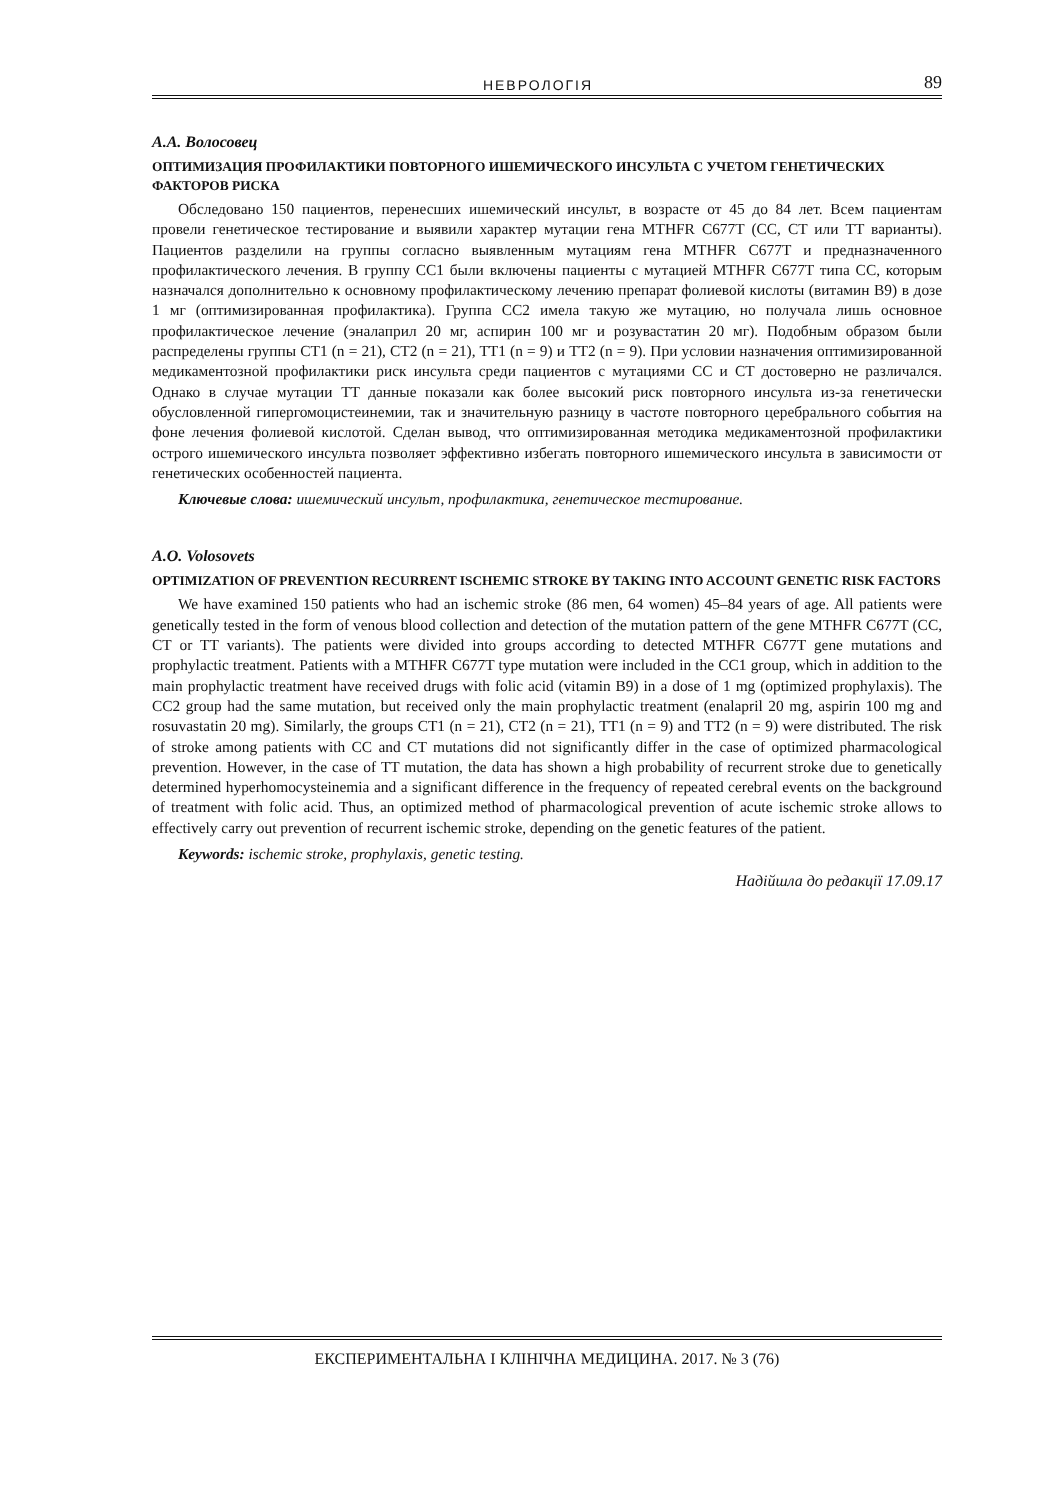НЕВРОЛОГІЯ 89
А.А. Волосовец
ОПТИМИЗАЦИЯ ПРОФИЛАКТИКИ ПОВТОРНОГО ИШЕМИЧЕСКОГО ИНСУЛЬТА С УЧЕТОМ ГЕНЕТИЧЕСКИХ ФАКТОРОВ РИСКА
Обследовано 150 пациентов, перенесших ишемический инсульт, в возрасте от 45 до 84 лет. Всем пациентам провели генетическое тестирование и выявили характер мутации гена MTHFR C677T (CC, CT или TT варианты). Пациентов разделили на группы согласно выявленным мутациям гена MTHFR C677T и предназначенного профилактического лечения. В группу CC1 были включены пациенты с мутацией MTHFR C677T типа CC, которым назначался дополнительно к основному профилактическому лечению препарат фолиевой кислоты (витамин B9) в дозе 1 мг (оптимизированная профилактика). Группа CC2 имела такую же мутацию, но получала лишь основное профилактическое лечение (эналаприл 20 мг, аспирин 100 мг и розувастатин 20 мг). Подобным образом были распределены группы CT1 (n = 21), CT2 (n = 21), TT1 (n = 9) и TT2 (n = 9). При условии назначения оптимизированной медикаментозной профилактики риск инсульта среди пациентов с мутациями CC и CT достоверно не различался. Однако в случае мутации TT данные показали как более высокий риск повторного инсульта из-за генетически обусловленной гипергомоцистеинемии, так и значительную разницу в частоте повторного церебрального события на фоне лечения фолиевой кислотой. Сделан вывод, что оптимизированная методика медикаментозной профилактики острого ишемического инсульта позволяет эффективно избегать повторного ишемического инсульта в зависимости от генетических особенностей пациента.
Ключевые слова: ишемический инсульт, профилактика, генетическое тестирование.
A.O. Volosovets
OPTIMIZATION OF PREVENTION RECURRENT ISCHEMIC STROKE BY TAKING INTO ACCOUNT GENETIC RISK FACTORS
We have examined 150 patients who had an ischemic stroke (86 men, 64 women) 45–84 years of age. All patients were genetically tested in the form of venous blood collection and detection of the mutation pattern of the gene MTHFR C677T (CC, CT or TT variants). The patients were divided into groups according to detected MTHFR C677T gene mutations and prophylactic treatment. Patients with a MTHFR C677T type mutation were included in the CC1 group, which in addition to the main prophylactic treatment have received drugs with folic acid (vitamin B9) in a dose of 1 mg (optimized prophylaxis). The CC2 group had the same mutation, but received only the main prophylactic treatment (enalapril 20 mg, aspirin 100 mg and rosuvastatin 20 mg). Similarly, the groups CT1 (n = 21), CT2 (n = 21), TT1 (n = 9) and TT2 (n = 9) were distributed. The risk of stroke among patients with CC and CT mutations did not significantly differ in the case of optimized pharmacological prevention. However, in the case of TT mutation, the data has shown a high probability of recurrent stroke due to genetically determined hyperhomocysteinemia and a significant difference in the frequency of repeated cerebral events on the background of treatment with folic acid. Thus, an optimized method of pharmacological prevention of acute ischemic stroke allows to effectively carry out prevention of recurrent ischemic stroke, depending on the genetic features of the patient.
Keywords: ischemic stroke, prophylaxis, genetic testing.
Надійшла до редакції 17.09.17
ЕКСПЕРИМЕНТАЛЬНА І КЛІНІЧНА МЕДИЦИНА. 2017. № 3 (76)